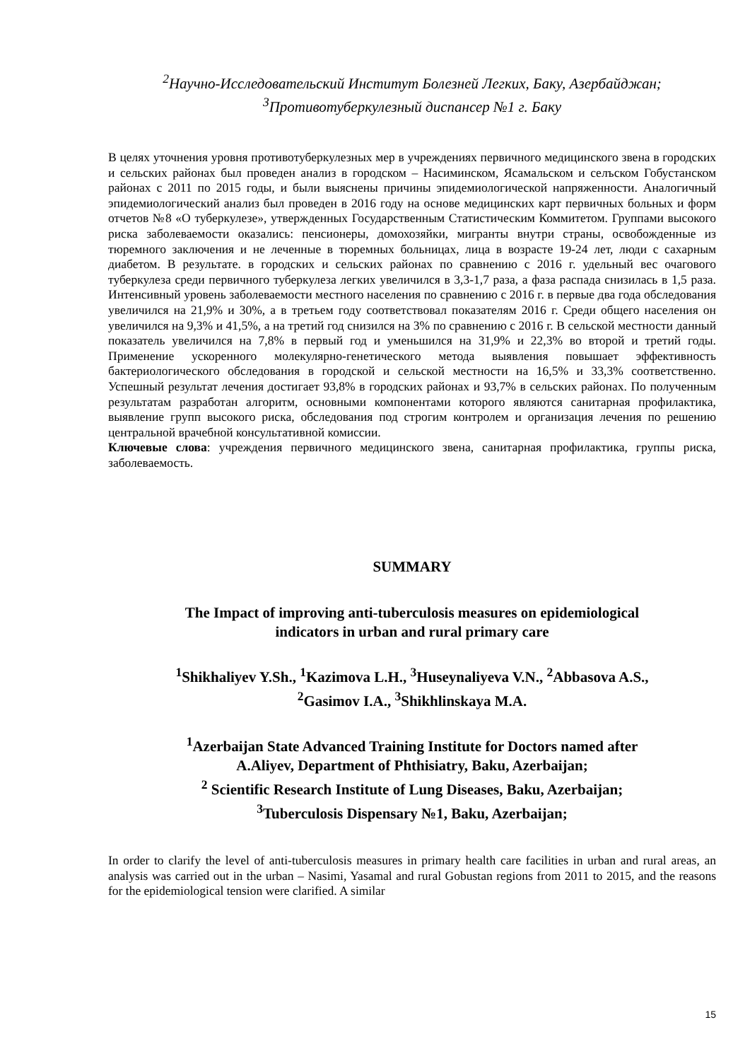<sup>2</sup> Научно-Исследовательский Институт Болезней Легких, Баку, Азербайджан;
<sup>3</sup> Противотуберкулезный диспансер №1 г. Баку
В целях уточнения уровня противотуберкулезных мер в учреждениях первичного медицинского звена в городских и сельских районах был проведен анализ в городском – Насиминском, Ясамальском и селъском Гобустанском районах с 2011 по 2015 годы, и были выяснены причины эпидемиологической напряженности. Аналогичный эпидемиологический анализ был проведен в 2016 году на основе медицинских карт первичных больных и форм отчетов №8 «О туберкулезе», утвержденных Государственным Статистическим Коммитетом. Группами высокого риска заболеваемости оказались: пенсионеры, домохозяйки, мигранты внутри страны, освобожденные из тюремного заключения и не леченные в тюремных больницах, лица в возрасте 19-24 лет, люди с сахарным диабетом. В результате. в городских и сельских районах по сравнению с 2016 г. удельный вес очагового туберкулеза среди первичного туберкулеза легких увеличился в 3,3-1,7 раза, а фаза распада снизилась в 1,5 раза. Интенсивный уровень заболеваемости местного населения по сравнению с 2016 г. в первые два года обследования увеличился на 21,9% и 30%, а в третьем году соответствовал показателям 2016 г. Среди общего населения он увеличился на 9,3% и 41,5%, а на третий год снизился на 3% по сравнению с 2016 г. В сельской местности данный показатель увеличился на 7,8% в первый год и уменьшился на 31,9% и 22,3% во второй и третий годы. Применение ускоренного молекулярно-генетического метода выявления повышает эффективность бактериологического обследования в городской и сельской местности на 16,5% и 33,3% соответственно. Успешный результат лечения достигает 93,8% в городских районах и 93,7% в сельских районах. По полученным результатам разработан алгоритм, основными компонентами которого являются санитарная профилактика, выявление групп высокого риска, обследования под строгим контролем и организация лечения по решению центральной врачебной консультативной комиссии.
Ключевые слова: учреждения первичного медицинского звена, санитарная профилактика, группы риска, заболеваемость.
SUMMARY
The Impact of improving anti-tuberculosis measures on epidemiological
indicators in urban and rural primary care
<sup>1</sup> Shikhaliyev Y.Sh., <sup>1</sup>Kazimova L.H., <sup>3</sup>Huseynaliyeva V.N., <sup>2</sup>Abbasova A.S.,
<sup>2</sup> Gasimov I.A., <sup>3</sup>Shikhlinskaya M.A.
<sup>1</sup> Azerbaijan State Advanced Training Institute for Doctors named after
A.Aliyev, Department of Phthisiatry, Baku, Azerbaijan;
<sup>2</sup> Scientific Research Institute of Lung Diseases, Baku, Azerbaijan;
<sup>3</sup> Tuberculosis Dispensary №1, Baku, Azerbaijan;
In order to clarify the level of anti-tuberculosis measures in primary health care facilities in urban and rural areas, an analysis was carried out in the urban – Nasimi, Yasamal and rural Gobustan regions from 2011 to 2015, and the reasons for the epidemiological tension were clarified. A similar
15